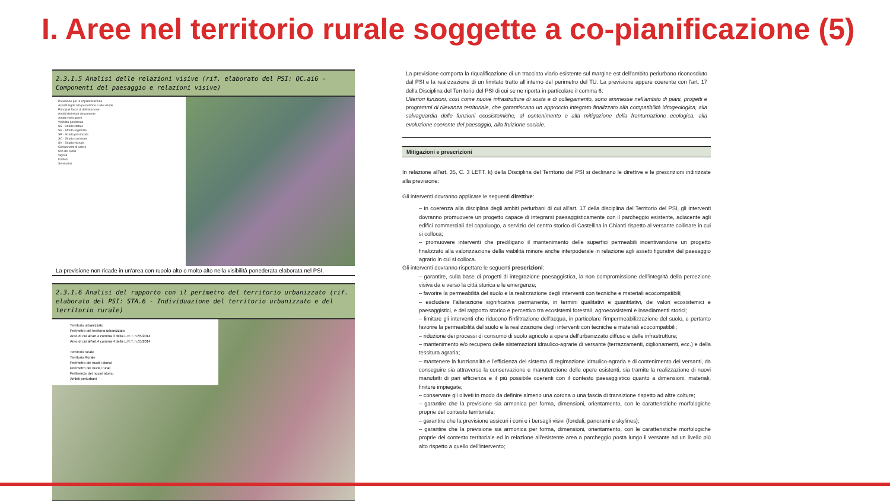I. Aree nel territorio rurale soggette a co-pianificazione (5)
2.3.1.5 Analisi delle relazioni visive (rif. elaborato del PSI: QC.ai6 - Componenti del paesaggio e relazioni visive)
Previsione per la copianificazione
Aspetti legati alla percezione e alle visuali
Principali fasce di delimitazione
Ambiti delimitati visivamente
Ambiti visivi aperti
Visibilità ponderata
SS - Strada statale
SR - Strada regionale
SP - Strada provinciale
SC - Strada comunale
SV - Strada vicinale
Componenti di valore
Uso del suolo
Vigneti
Frutteti
Seminativi
La previsione non ricade in un'area con ruoolo alto o molto alto nella visibilità ponederata elaborata nel PSI.
2.3.1.6 Analisi del rapporto con il perimetro del territorio urbanizzato (rif. elaborato del PSI: STA.6 - Individuazione del territorio urbanizzato e del territorio rurale)
Territorio urbanizzato
Perimetro del territorio urbanizzato
Aree di cui all'art.4 comma 3 della L.R.T. n.65/2014
Aree di cui all'art.4 comma 4 della L.R.T. n.65/2014
Territorio rurale
Territorio Rurale
Perimetro dei nuclei storici
Perimetro dei nuclei rurali
Pertinenze dei nuclei storici
Ambiti periurbani
La previsione comporta la riqualificazione di un tracciato viario esistente sul margine est dell'ambito periurbano riconosciuto dal PSI e la realizzazione di un limitato tratto all'interno del perimetro del TU. La previsione appare coerente con l'art. 17 della Disciplina del Territorio del PSI di cui se ne riporta in particolare il comma 6:
Ulteriori funzioni, così come nuove infrastrutture di sosta e di collegamento, sono ammesse nell'ambito di piani, progetti e programmi di rilevanza territoriale, che garantiscano un approccio integrato finalizzato alla compatibilità idrogeologica, alla salvaguardia delle funzioni ecosistemiche, al contenimento e alla mitigazione della frantumazione ecologica, alla evoluzione coerente del paesaggio, alla fruizione sociale.
Mitigazioni e prescrizioni
In relazione all'art. 35, C. 3 LETT. k) della Disciplina del Territorio del PSI si declinano le direttive e le prescrizioni indirizzate alla previsione:
Gli interventi dovranno applicare le seguenti direttive:
– in coerenza alla disciplina degli ambiti periurbani di cui all'art. 17 della disciplina del Territorio del PSI, gli interventi dovranno promuovere un progetto capace di integrarsi paesaggisticamente con il parcheggio esistente, adiacente agli edifici commerciali del capoluogo, a servizio del centro storico di Castellina in Chianti rispetto al versante collinare in cui si colloca;
– promuovere interventi che prediligano il mantenimento delle superfici permeabili incentivandone un progetto finalizzato alla valorizzazione della viabilità minore anche interpoderale in relazione agli assetti figurativi del paesaggio agrario in cui si colloca.
Gli interventi dovranno rispettare le seguenti prescrizioni:
– garantire, sulla base di progetti di integrazione paesaggistica, la non compromissione dell'integrità della percezione visiva da e verso la città storica e le emergenze;
– favorire la permeabilità del suolo e la realizzazione degli interventi con tecniche e materiali ecocompatibili;
– escludere l'alterazione significativa permanente, in termini qualitativi e quantitativi, dei valori ecosistemici e paesaggistici, e del rapporto storico e percettivo tra ecosistemi forestali, agroecosistemi e insediamenti storici;
– limitare gli interventi che riducono l'infiltrazione dell'acqua, in particolare l'impermeabilizzazione del suolo, e pertanto favorire la permeabilità del suolo e la realizzazione degli interventi con tecniche e materiali ecocompatibili;
– riduzione dei processi di consumo di suolo agricolo a opera dell'urbanizzato diffuso e delle infrastrutture;
– mantenimento e/o recupero delle sistemazioni idraulico-agrarie di versante (terrazzamenti, ciglionamenti, ecc.) e della tessitura agraria;
– mantenere la funzionalità e l'efficienza del sistema di regimazione idraulico-agraria e di contenimento dei versanti, da conseguire sia attraverso la conservazione e manutenzione delle opere esistenti, sia tramite la realizzazione di nuovi manufatti di pari efficienza e il più possibile coerenti con il contesto paesaggistico quanto a dimensioni, materiali, finiture impiegate;
– conservare gli oliveti in modo da definire almeno una corona o una fascia di transizione rispetto ad altre colture;
– garantire che la previsione sia armonica per forma, dimensioni, orientamento, con le caratteristiche morfologiche proprie del contesto territoriale;
– garantire che la previsione assicuri i coni e i bersagli visivi (fondali, panorami e skylines);
– garantire che la previsione sia armonica per forma, dimensioni, orientamento, con le caratteristiche morfologiche proprie del contesto territoriale ed in relazione all'esistente area a parcheggio posta lungo il versante ad un livello più alto rispetto a quello dell'intervento;